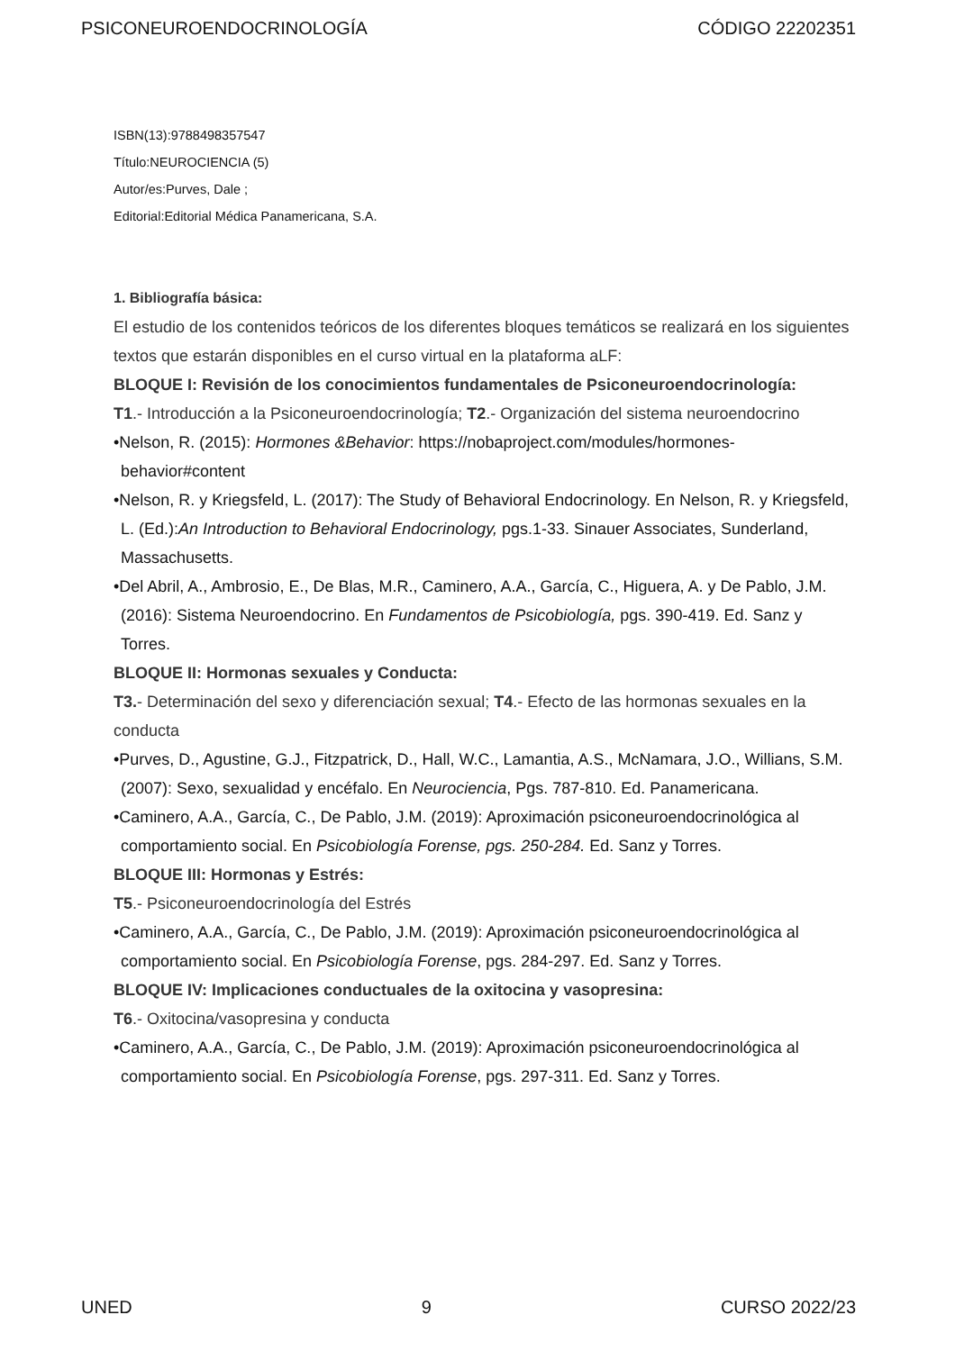PSICONEUROENDOCRINOLOGÍA CÓDIGO 22202351
ISBN(13):9788498357547
Título:NEUROCIENCIA (5)
Autor/es:Purves, Dale ;
Editorial:Editorial Médica Panamericana, S.A.
1. Bibliografía básica:
El estudio de los contenidos teóricos de los diferentes bloques temáticos se realizará en los siguientes textos que estarán disponibles en el curso virtual en la plataforma aLF:
BLOQUE I: Revisión de los conocimientos fundamentales de Psiconeuroendocrinología:
T1.- Introducción a la Psiconeuroendocrinología; T2.- Organización del sistema neuroendocrino
•Nelson, R. (2015): Hormones &Behavior: https://nobaproject.com/modules/hormones-behavior#content
•Nelson, R. y Kriegsfeld, L. (2017): The Study of Behavioral Endocrinology. En Nelson, R. y Kriegsfeld, L. (Ed.):An Introduction to Behavioral Endocrinology, pgs.1-33. Sinauer Associates, Sunderland, Massachusetts.
•Del Abril, A., Ambrosio, E., De Blas, M.R., Caminero, A.A., García, C., Higuera, A. y De Pablo, J.M. (2016): Sistema Neuroendocrino. En Fundamentos de Psicobiología, pgs. 390-419. Ed. Sanz y Torres.
BLOQUE II: Hormonas sexuales y Conducta:
T3.- Determinación del sexo y diferenciación sexual; T4.- Efecto de las hormonas sexuales en la conducta
•Purves, D., Agustine, G.J., Fitzpatrick, D., Hall, W.C., Lamantia, A.S., McNamara, J.O., Willians, S.M. (2007): Sexo, sexualidad y encéfalo. En Neurociencia, Pgs. 787-810. Ed. Panamericana.
•Caminero, A.A., García, C., De Pablo, J.M. (2019): Aproximación psiconeuroendocrinológica al comportamiento social. En Psicobiología Forense, pgs. 250-284. Ed. Sanz y Torres.
BLOQUE III: Hormonas y Estrés:
T5.- Psiconeuroendocrinología del Estrés
•Caminero, A.A., García, C., De Pablo, J.M. (2019): Aproximación psiconeuroendocrinológica al comportamiento social. En Psicobiología Forense, pgs. 284-297. Ed. Sanz y Torres.
BLOQUE IV: Implicaciones conductuales de la oxitocina y vasopresina:
T6.- Oxitocina/vasopresina y conducta
•Caminero, A.A., García, C., De Pablo, J.M. (2019): Aproximación psiconeuroendocrinológica al comportamiento social. En Psicobiología Forense, pgs. 297-311. Ed. Sanz y Torres.
UNED 9 CURSO 2022/23